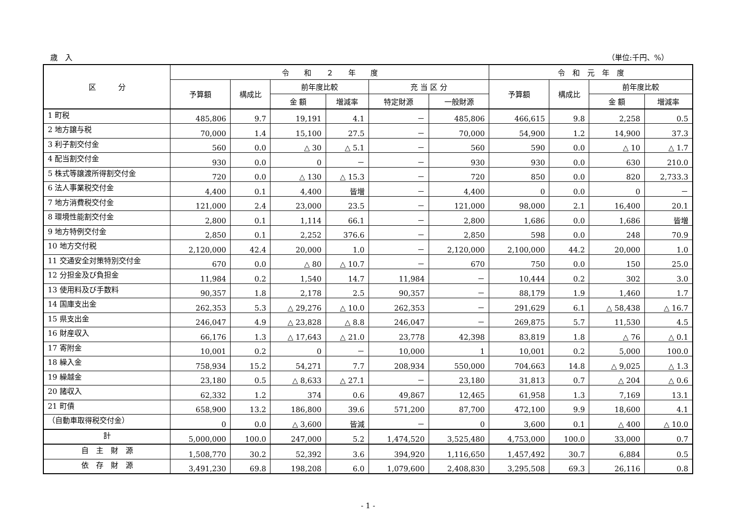歳　入 （単位:千円、%）
| 区 分 | 令 和 ２ 年 度 | | | | | | 令 和 元 年 度 | | | |
| --- | --- | --- | --- | --- | --- | --- | --- | --- | --- | --- |
| | 予算額 | 構成比 | 前年度比較 | | 充 当 区 分 | | 予算額 | 構成比 | 前年度比較 | |
| | | | 金 額 | 増減率 | 特定財源 | 一般財源 | | | 金 額 | 増減率 |
| 1 町税 | 485,806 | 9.7 | 19,191 | 4.1 | － | 485,806 | 466,615 | 9.8 | 2,258 | 0.5 |
| 2 地方譲与税 | 70,000 | 1.4 | 15,100 | 27.5 | － | 70,000 | 54,900 | 1.2 | 14,900 | 37.3 |
| 3 利子割交付金 | 560 | 0.0 | △ 30 | △ 5.1 | － | 560 | 590 | 0.0 | △ 10 | △ 1.7 |
| 4 配当割交付金 | 930 | 0.0 | 0 | － | － | 930 | 930 | 0.0 | 630 | 210.0 |
| 5 株式等譲渡所得割交付金 | 720 | 0.0 | △ 130 | △ 15.3 | － | 720 | 850 | 0.0 | 820 | 2,733.3 |
| 6 法人事業税交付金 | 4,400 | 0.1 | 4,400 | 皆増 | － | 4,400 | 0 | 0.0 | 0 | － |
| 7 地方消費税交付金 | 121,000 | 2.4 | 23,000 | 23.5 | － | 121,000 | 98,000 | 2.1 | 16,400 | 20.1 |
| 8 環境性能割交付金 | 2,800 | 0.1 | 1,114 | 66.1 | － | 2,800 | 1,686 | 0.0 | 1,686 | 皆増 |
| 9 地方特例交付金 | 2,850 | 0.1 | 2,252 | 376.6 | － | 2,850 | 598 | 0.0 | 248 | 70.9 |
| 10 地方交付税 | 2,120,000 | 42.4 | 20,000 | 1.0 | － | 2,120,000 | 2,100,000 | 44.2 | 20,000 | 1.0 |
| 11 交通安全対策特別交付金 | 670 | 0.0 | △ 80 | △ 10.7 | － | 670 | 750 | 0.0 | 150 | 25.0 |
| 12 分担金及び負担金 | 11,984 | 0.2 | 1,540 | 14.7 | 11,984 | － | 10,444 | 0.2 | 302 | 3.0 |
| 13 使用料及び手数料 | 90,357 | 1.8 | 2,178 | 2.5 | 90,357 | － | 88,179 | 1.9 | 1,460 | 1.7 |
| 14 国庫支出金 | 262,353 | 5.3 | △ 29,276 | △ 10.0 | 262,353 | － | 291,629 | 6.1 | △ 58,438 | △ 16.7 |
| 15 県支出金 | 246,047 | 4.9 | △ 23,828 | △ 8.8 | 246,047 | － | 269,875 | 5.7 | 11,530 | 4.5 |
| 16 財産収入 | 66,176 | 1.3 | △ 17,643 | △ 21.0 | 23,778 | 42,398 | 83,819 | 1.8 | △ 76 | △ 0.1 |
| 17 寄附金 | 10,001 | 0.2 | 0 | － | 10,000 | 1 | 10,001 | 0.2 | 5,000 | 100.0 |
| 18 繰入金 | 758,934 | 15.2 | 54,271 | 7.7 | 208,934 | 550,000 | 704,663 | 14.8 | △ 9,025 | △ 1.3 |
| 19 繰越金 | 23,180 | 0.5 | △ 8,633 | △ 27.1 | － | 23,180 | 31,813 | 0.7 | △ 204 | △ 0.6 |
| 20 諸収入 | 62,332 | 1.2 | 374 | 0.6 | 49,867 | 12,465 | 61,958 | 1.3 | 7,169 | 13.1 |
| 21 町債 | 658,900 | 13.2 | 186,800 | 39.6 | 571,200 | 87,700 | 472,100 | 9.9 | 18,600 | 4.1 |
| （自動車取得税交付金） | 0 | 0.0 | △ 3,600 | 皆減 | － | 0 | 3,600 | 0.1 | △ 400 | △ 10.0 |
| 計 | 5,000,000 | 100.0 | 247,000 | 5.2 | 1,474,520 | 3,525,480 | 4,753,000 | 100.0 | 33,000 | 0.7 |
| 自 主 財 源 | 1,508,770 | 30.2 | 52,392 | 3.6 | 394,920 | 1,116,650 | 1,457,492 | 30.7 | 6,884 | 0.5 |
| 依 存 財 源 | 3,491,230 | 69.8 | 198,208 | 6.0 | 1,079,600 | 2,408,830 | 3,295,508 | 69.3 | 26,116 | 0.8 |
- 1 -